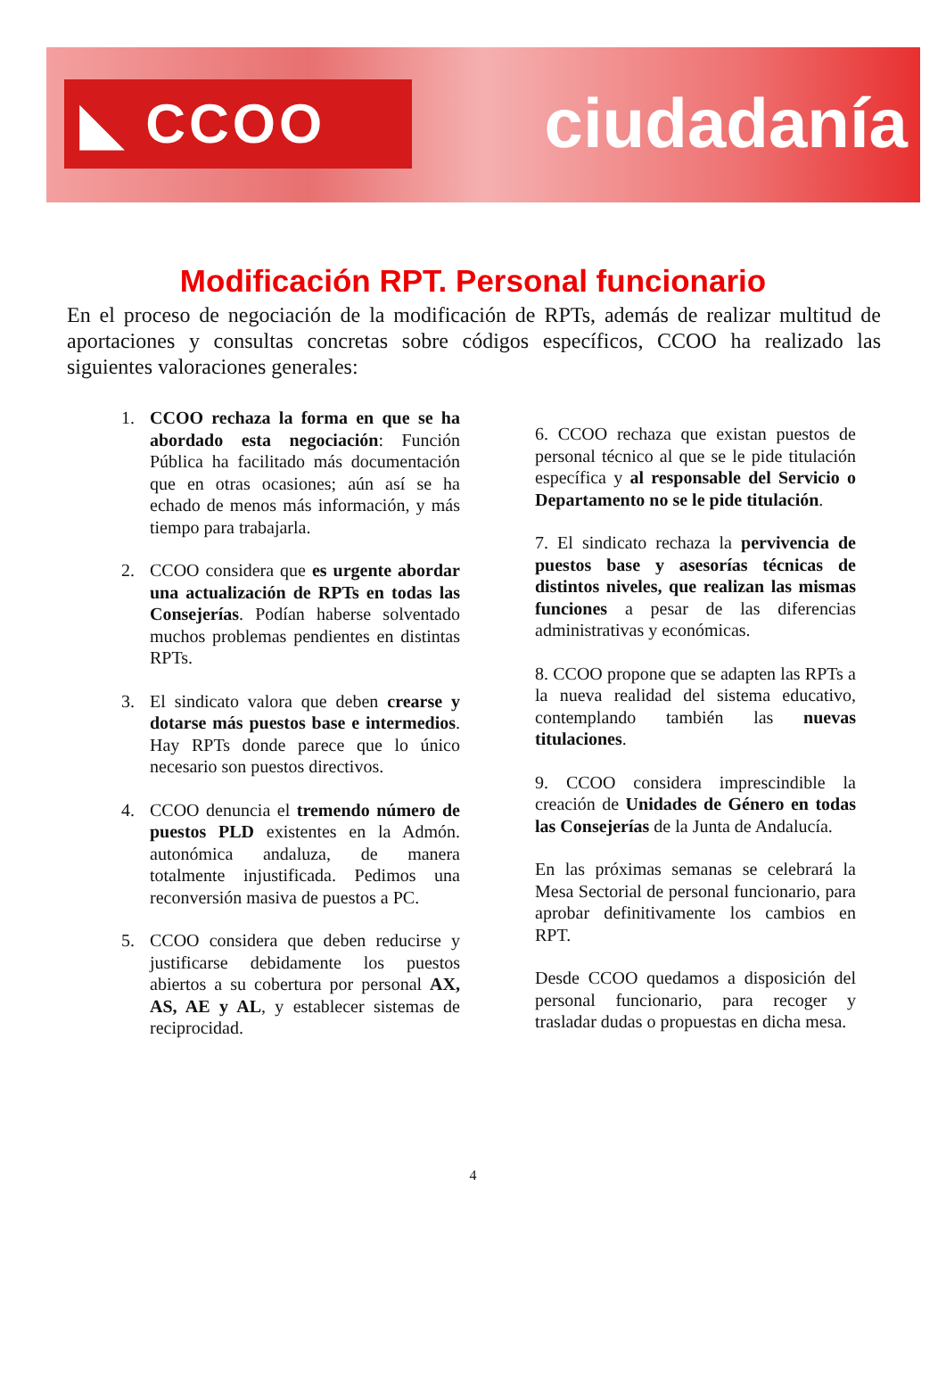◣ CCOO ciudadanía
Modificación RPT. Personal funcionario
En el proceso de negociación de la modificación de RPTs, además de realizar multitud de aportaciones y consultas concretas sobre códigos específicos, CCOO ha realizado las siguientes valoraciones generales:
1. CCOO rechaza la forma en que se ha abordado esta negociación: Función Pública ha facilitado más documentación que en otras ocasiones; aún así se ha echado de menos más información, y más tiempo para trabajarla.
2. CCOO considera que es urgente abordar una actualización de RPTs en todas las Consejerías. Podían haberse solventado muchos problemas pendientes en distintas RPTs.
3. El sindicato valora que deben crearse y dotarse más puestos base e intermedios. Hay RPTs donde parece que lo único necesario son puestos directivos.
4. CCOO denuncia el tremendo número de puestos PLD existentes en la Admón. autonómica andaluza, de manera totalmente injustificada. Pedimos una reconversión masiva de puestos a PC.
5. CCOO considera que deben reducirse y justificarse debidamente los puestos abiertos a su cobertura por personal AX, AS, AE y AL, y establecer sistemas de reciprocidad.
6. CCOO rechaza que existan puestos de personal técnico al que se le pide titulación específica y al responsable del Servicio o Departamento no se le pide titulación.
7. El sindicato rechaza la pervivencia de puestos base y asesorías técnicas de distintos niveles, que realizan las mismas funciones a pesar de las diferencias administrativas y económicas.
8. CCOO propone que se adapten las RPTs a la nueva realidad del sistema educativo, contemplando también las nuevas titulaciones.
9. CCOO considera imprescindible la creación de Unidades de Género en todas las Consejerías de la Junta de Andalucía.
En las próximas semanas se celebrará la Mesa Sectorial de personal funcionario, para aprobar definitivamente los cambios en RPT.
Desde CCOO quedamos a disposición del personal funcionario, para recoger y trasladar dudas o propuestas en dicha mesa.
4